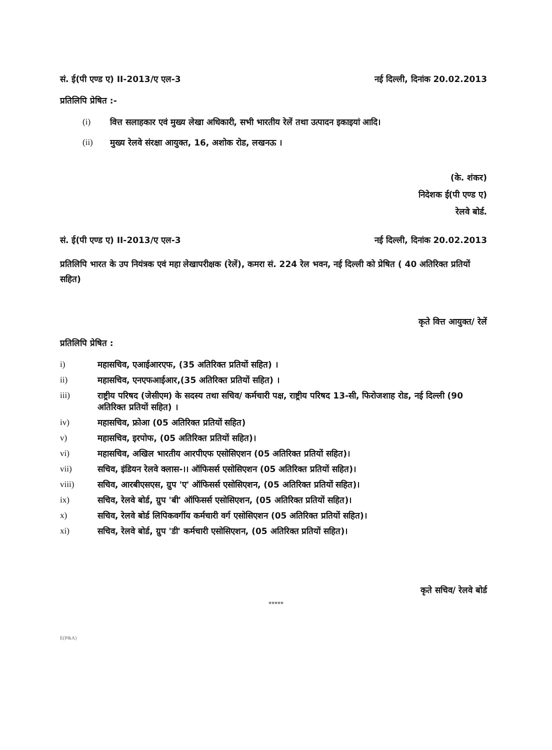सं. ई(पी एण्ड ए) II-2013/ए एल-3 नई दिल्ली, दिनांक 20.02.2013
प्रतिलिपि प्रेषित :-
(i) वित्त सलाहकार एवं मुख्य लेखा अधिकारी, सभी भारतीय रेलें तथा उत्पादन इकाइयां आदि।
(ii) मुख्य रेलवे संरक्षा आयुक्त, 16, अशोक रोड, लखनऊ ।
(के. शंकर)
निदेशक ई(पी एण्ड ए)
रेलवे बोर्ड.
सं. ई(पी एण्ड ए) II-2013/ए एल-3 नई दिल्ली, दिनांक 20.02.2013
प्रतिलिपि भारत के उप नियंत्रक एवं महा लेखापरीक्षक (रेलें), कमरा सं. 224 रेल भवन, नई दिल्ली को प्रेषित ( 40 अतिरिक्त प्रतियों सहित)
कृते वित्त आयुक्त/ रेलें
प्रतिलिपि प्रेषित :
i) महासचिव, एआईआरएफ, (35 अतिरिक्त प्रतियों सहित) ।
ii) महासचिव, एनएफआईआर,(35 अतिरिक्त प्रतियों सहित) ।
iii) राष्ट्रीय परिषद (जेसीएम) के सदस्य तथा सचिव/ कर्मचारी पक्ष, राष्ट्रीय परिषद 13-सी, फिरोजशाह रोड, नई दिल्ली (90 अतिरिक्त प्रतियों सहित) ।
iv) महासचिव, फ्रोआ (05 अतिरिक्त प्रतियों सहित)
v) महासचिव, इरपोफ, (05 अतिरिक्त प्रतियों सहित)।
vi) महासचिव, अखिल भारतीय आरपीएफ एसोसिएशन (05 अतिरिक्त प्रतियों सहित)।
vii) सचिव, इंडियन रेलवे क्लास-।। ऑफिसर्स एसोसिएशन (05 अतिरिक्त प्रतियों सहित)।
viii) सचिव, आरबीएसएस, ग्रुप 'ए' ऑफिसर्स एसोसिएशन, (05 अतिरिक्त प्रतियों सहित)।
ix) सचिव, रेलवे बोर्ड, ग्रुप 'बी' ऑफिसर्स एसोसिएशन, (05 अतिरिक्त प्रतियों सहित)।
x) सचिव, रेलवे बोर्ड लिपिकवर्गीय कर्मचारी वर्ग एसोसिएशन (05 अतिरिक्त प्रतियों सहित)।
xi) सचिव, रेलवे बोर्ड, ग्रुप 'डी' कर्मचारी एसोसिएशन, (05 अतिरिक्त प्रतियों सहित)।
कृते सचिव/ रेलवे बोर्ड
*****
E(P&A)